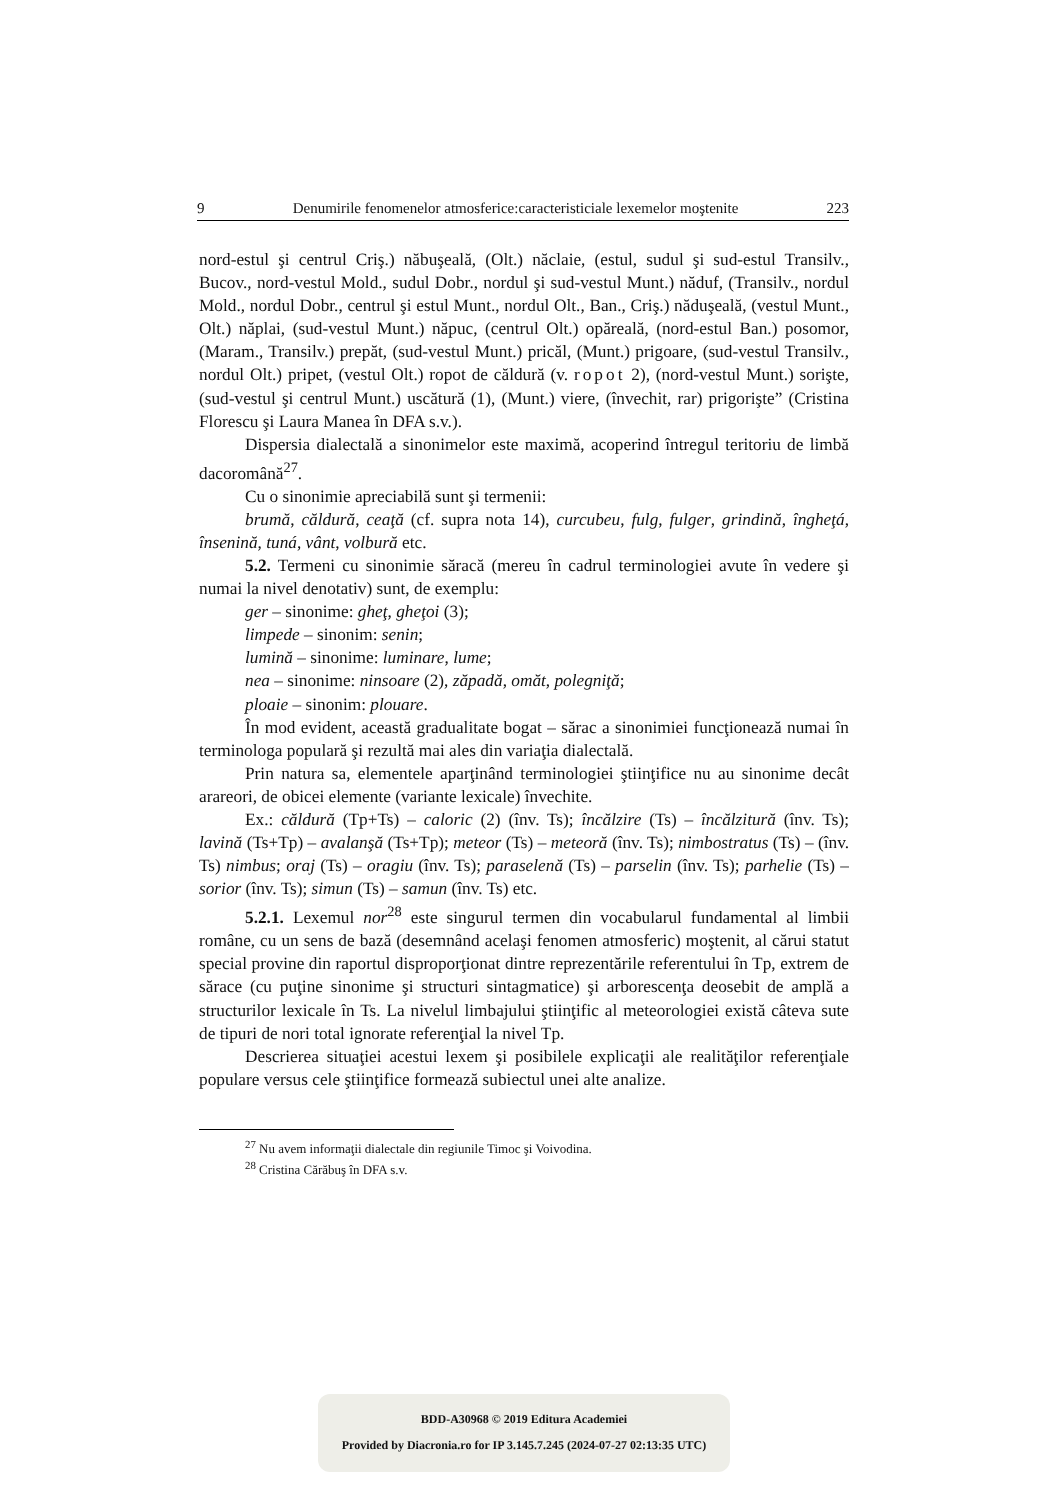9 Denumirile fenomenelor atmosferice:caracteristiciale lexemelor moştenite 223
nord-estul şi centrul Criş.) năbuşeală, (Olt.) năclaie, (estul, sudul şi sud-estul Transilv., Bucov., nord-vestul Mold., sudul Dobr., nordul şi sud-vestul Munt.) năduf, (Transilv., nordul Mold., nordul Dobr., centrul şi estul Munt., nordul Olt., Ban., Criş.) năduşeală, (vestul Munt., Olt.) năplai, (sud-vestul Munt.) năpuc, (centrul Olt.) opăreală, (nord-estul Ban.) posomor, (Maram., Transilv.) prepăt, (sud-vestul Munt.) pricăl, (Munt.) prigoare, (sud-vestul Transilv., nordul Olt.) pripet, (vestul Olt.) ropot de căldură (v. ropot 2), (nord-vestul Munt.) sorişte, (sud-vestul şi centrul Munt.) uscătură (1), (Munt.) viere, (învechit, rar) prigorişte” (Cristina Florescu şi Laura Manea în DFA s.v.).
Dispersia dialectală a sinonimelor este maximă, acoperind întregul teritoriu de limbă dacoromână<sup>27</sup>.
Cu o sinonimie apreciabilă sunt şi termenii:
brumă, căldură, ceaţă (cf. supra nota 14), curcubeu, fulg, fulger, grindină, îngheţá, însenină, tuná, vânt, volbură etc.
5.2. Termeni cu sinonimie săracă (mereu în cadrul terminologiei avute în vedere şi numai la nivel denotativ) sunt, de exemplu:
ger – sinonime: gheţ, gheţoi (3);
limpede – sinonim: senin;
lumină – sinonime: luminare, lume;
nea – sinonime: ninsoare (2), zăpadă, omăt, polegniţă;
ploaie – sinonim: plouare.
În mod evident, această gradualitate bogat – sărac a sinonimiei funcţionează numai în terminologa populară şi rezultă mai ales din variaţia dialectală.
Prin natura sa, elementele aparţinând terminologiei ştiinţifice nu au sinonime decât arareori, de obicei elemente (variante lexicale) învechite.
Ex.: căldură (Tp+Ts) – caloric (2) (înv. Ts); încălzire (Ts) – încălzitură (înv. Ts); lavină (Ts+Tp) – avalanşă (Ts+Tp); meteor (Ts) – meteoră (înv. Ts); nimbostratus (Ts) – (înv. Ts) nimbus; oraj (Ts) – oragiu (înv. Ts); paraselenă (Ts) – parselin (înv. Ts); parhelie (Ts) – sorior (înv. Ts); simun (Ts) – samun (înv. Ts) etc.
5.2.1. Lexemul nor<sup>28</sup> este singurul termen din vocabularul fundamental al limbii române, cu un sens de bază (desemnând acelaşi fenomen atmosferic) moştenit, al cărui statut special provine din raportul disproporţionat dintre reprezentările referentului în Tp, extrem de sărace (cu puţine sinonime şi structuri sintagmatice) şi arborescenţa deosebit de amplă a structurilor lexicale în Ts. La nivelul limbajului ştiinţific al meteorologiei există câteva sute de tipuri de nori total ignorate referenţial la nivel Tp.
Descrierea situaţiei acestui lexem şi posibilele explicaţii ale realităţilor referenţiale populare versus cele ştiinţifice formează subiectul unei alte analize.
<sup>27</sup> Nu avem informaţii dialectale din regiunile Timoc şi Voivodina.
<sup>28</sup> Cristina Cărăbuş în DFA s.v.
BDD-A30968 © 2019 Editura Academiei
Provided by Diacronia.ro for IP 3.145.7.245 (2024-07-27 02:13:35 UTC)